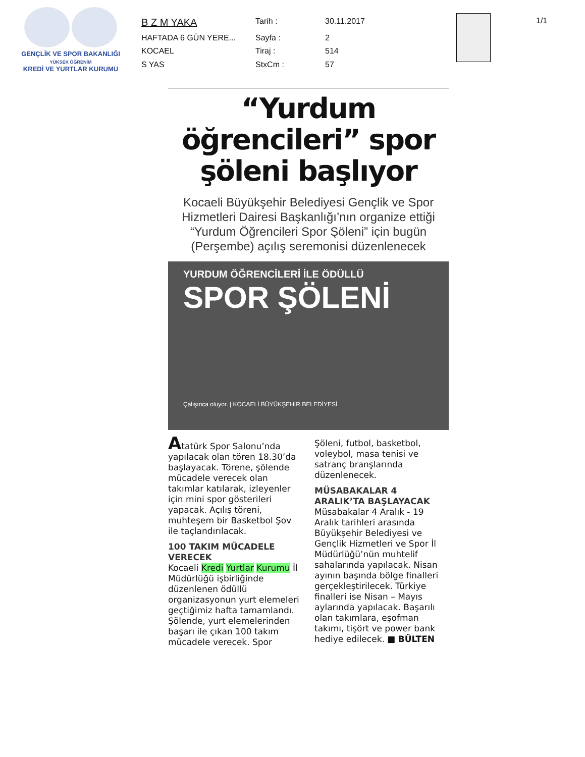GENÇLİK VE SPOR BAKANLIĞI
YÜKSEK ÖĞRENİM
KREDİ VE YURTLAR KURUMU
| B Z M YAKA | Tarih : | 30.11.2017 |
| HAFTADA 6 GÜN YERE... | Sayfa : | 2 |
| KOCAEL | Tiraj : | 514 |
| S YAS | StxCm : | 57 |
1/1
“Yurdum öğrencileri” spor şöleni başlıyor
Kocaeli Büyükşehir Belediyesi Gençlik ve Spor Hizmetleri Dairesi Başkanlığı’nın organize ettiği “Yurdum Öğrencileri Spor Şöleni” için bugün (Perşembe) açılış seremonisi düzenlenecek
YURDUM ÖĞRENCİLERİ İLE ÖDÜLLÜ
SPOR ŞÖLENİ
Çalışınca oluyor. | KOCAELİ BÜYÜKŞEHİR BELEDİYESİ
Atatürk Spor Salonu’nda yapılacak olan tören 18.30’da başlayacak. Törene, şölende mücadele verecek olan takımlar katılarak, izleyenler için mini spor gösterileri yapacak. Açılış töreni, muhteşem bir Basketbol Şov ile taçlandırılacak.
100 TAKIM MÜCADELE VERECEK
Kocaeli Kredi Yurtlar Kurumu İl Müdürlüğü işbirliğinde düzenlenen ödüllü organizasyonun yurt elemeleri geçtiğimiz hafta tamamlandı. Şölende, yurt elemelerinden başarı ile çıkan 100 takım mücadele verecek. Spor Şöleni, futbol, basketbol, voleybol, masa tenisi ve satranç branşlarında düzenlenecek.
MÜSABAKALAR 4 ARALIK’TA BAŞLAYACAK
Müsabakalar 4 Aralık - 19 Aralık tarihleri arasında Büyükşehir Belediyesi ve Gençlik Hizmetleri ve Spor İl Müdürlüğü’nün muhtelif sahalarında yapılacak. Nisan ayının başında bölge finalleri gerçekleştirilecek. Türkiye finalleri ise Nisan – Mayıs aylarında yapılacak. Başarılı olan takımlara, eşofman takımı, tişört ve power bank hediye edilecek. ■ BÜLTEN